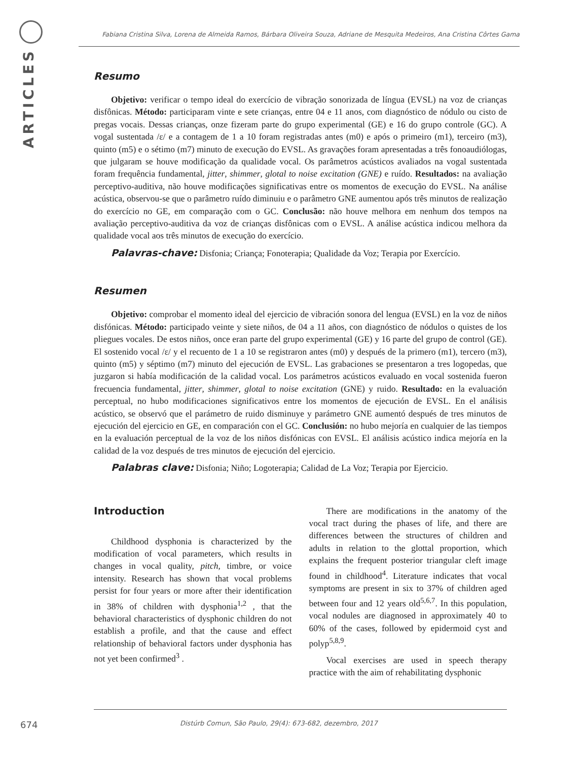ARTICLES
Fabiana Cristina Silva, Lorena de Almeida Ramos, Bárbara Oliveira Souza, Adriane de Mesquita Medeiros, Ana Cristina Côrtes Gama
Resumo
Objetivo: verificar o tempo ideal do exercício de vibração sonorizada de língua (EVSL) na voz de crianças disfônicas. Método: participaram vinte e sete crianças, entre 04 e 11 anos, com diagnóstico de nódulo ou cisto de pregas vocais. Dessas crianças, onze fizeram parte do grupo experimental (GE) e 16 do grupo controle (GC). A vogal sustentada /ε/ e a contagem de 1 a 10 foram registradas antes (m0) e após o primeiro (m1), terceiro (m3), quinto (m5) e o sétimo (m7) minuto de execução do EVSL. As gravações foram apresentadas a três fonoaudiólogas, que julgaram se houve modificação da qualidade vocal. Os parâmetros acústicos avaliados na vogal sustentada foram frequência fundamental, jitter, shimmer, glotal to noise excitation (GNE) e ruído. Resultados: na avaliação perceptivo-auditiva, não houve modificações significativas entre os momentos de execução do EVSL. Na análise acústica, observou-se que o parâmetro ruído diminuiu e o parâmetro GNE aumentou após três minutos de realização do exercício no GE, em comparação com o GC. Conclusão: não houve melhora em nenhum dos tempos na avaliação perceptivo-auditiva da voz de crianças disfônicas com o EVSL. A análise acústica indicou melhora da qualidade vocal aos três minutos de execução do exercício.
Palavras-chave: Disfonia; Criança; Fonoterapia; Qualidade da Voz; Terapia por Exercício.
Resumen
Objetivo: comprobar el momento ideal del ejercicio de vibración sonora del lengua (EVSL) en la voz de niños disfónicas. Método: participado veinte y siete niños, de 04 a 11 años, con diagnóstico de nódulos o quistes de los pliegues vocales. De estos niños, once eran parte del grupo experimental (GE) y 16 parte del grupo de control (GE). El sostenido vocal /ε/ y el recuento de 1 a 10 se registraron antes (m0) y después de la primero (m1), tercero (m3), quinto (m5) y séptimo (m7) minuto del ejecución de EVSL. Las grabaciones se presentaron a tres logopedas, que juzgaron si había modificación de la calidad vocal. Los parámetros acústicos evaluado en vocal sostenida fueron frecuencia fundamental, jitter, shimmer, glotal to noise excitation (GNE) y ruido. Resultado: en la evaluación perceptual, no hubo modificaciones significativos entre los momentos de ejecución de EVSL. En el análisis acústico, se observó que el parámetro de ruido disminuye y parámetro GNE aumentó después de tres minutos de ejecución del ejercicio en GE, en comparación con el GC. Conclusión: no hubo mejoría en cualquier de las tiempos en la evaluación perceptual de la voz de los niños disfónicas con EVSL. El análisis acústico indica mejoría en la calidad de la voz después de tres minutos de ejecución del ejercicio.
Palabras clave: Disfonia; Niño; Logoterapia; Calidad de La Voz; Terapia por Ejercicio.
Introduction
Childhood dysphonia is characterized by the modification of vocal parameters, which results in changes in vocal quality, pitch, timbre, or voice intensity. Research has shown that vocal problems persist for four years or more after their identification in 38% of children with dysphonia<sup>1,2</sup> , that the behavioral characteristics of dysphonic children do not establish a profile, and that the cause and effect relationship of behavioral factors under dysphonia has not yet been confirmed<sup>3</sup> .
There are modifications in the anatomy of the vocal tract during the phases of life, and there are differences between the structures of children and adults in relation to the glottal proportion, which explains the frequent posterior triangular cleft image found in childhood<sup>4</sup>. Literature indicates that vocal symptoms are present in six to 37% of children aged between four and 12 years old<sup>5,6,7</sup>. In this population, vocal nodules are diagnosed in approximately 40 to 60% of the cases, followed by epidermoid cyst and polyp<sup>5,8,9</sup>.
Vocal exercises are used in speech therapy practice with the aim of rehabilitating dysphonic
674
Distúrb Comun, São Paulo, 29(4): 673-682, dezembro, 2017